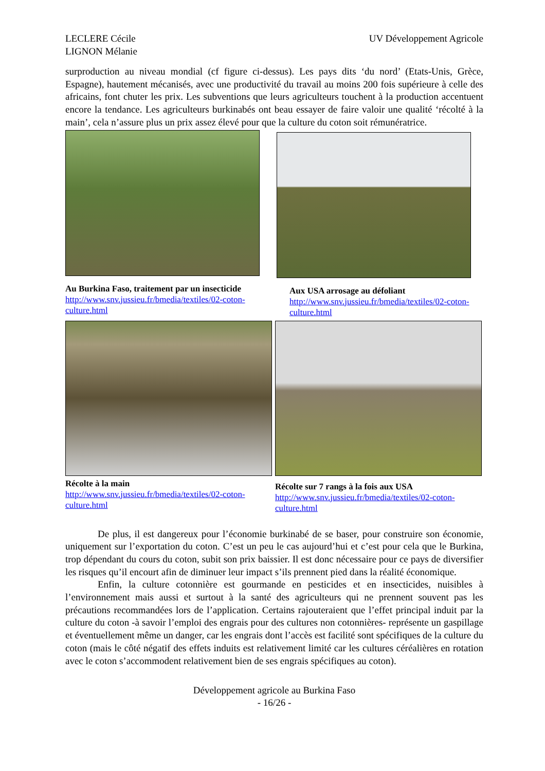LECLERE Cécile
LIGNON Mélanie
UV Développement Agricole
surproduction au niveau mondial (cf figure ci-dessus). Les pays dits ‘du nord’ (Etats-Unis, Grèce, Espagne), hautement mécanisés, avec une productivité du travail au moins 200 fois supérieure à celle des africains, font chuter les prix. Les subventions que leurs agriculteurs touchent à la production accentuent encore la tendance. Les agriculteurs burkinabés ont beau essayer de faire valoir une qualité ‘récolté à la main’, cela n’assure plus un prix assez élevé pour que la culture du coton soit rémunératrice.
Au Burkina Faso, traitement par un insecticide
http://www.snv.jussieu.fr/bmedia/textiles/02-coton-culture.html
Aux USA arrosage au défoliant
http://www.snv.jussieu.fr/bmedia/textiles/02-coton-culture.html
Récolte à la main
http://www.snv.jussieu.fr/bmedia/textiles/02-coton-culture.html
Récolte sur 7 rangs à la fois aux USA
http://www.snv.jussieu.fr/bmedia/textiles/02-coton-culture.html
De plus, il est dangereux pour l’économie burkinabé de se baser, pour construire son économie, uniquement sur l’exportation du coton. C’est un peu le cas aujourd’hui et c’est pour cela que le Burkina, trop dépendant du cours du coton, subit son prix baissier. Il est donc nécessaire pour ce pays de diversifier les risques qu’il encourt afin de diminuer leur impact s’ils prennent pied dans la réalité économique.
Enfin, la culture cotonnière est gourmande en pesticides et en insecticides, nuisibles à l’environnement mais aussi et surtout à la santé des agriculteurs qui ne prennent souvent pas les précautions recommandées lors de l’application. Certains rajouteraient que l’effet principal induit par la culture du coton -à savoir l’emploi des engrais pour des cultures non cotonnières- représente un gaspillage et éventuellement même un danger, car les engrais dont l’accès est facilité sont spécifiques de la culture du coton (mais le côté négatif des effets induits est relativement limité car les cultures céréalières en rotation avec le coton s’accommodent relativement bien de ses engrais spécifiques au coton).
Développement agricole au Burkina Faso
- 16/26 -